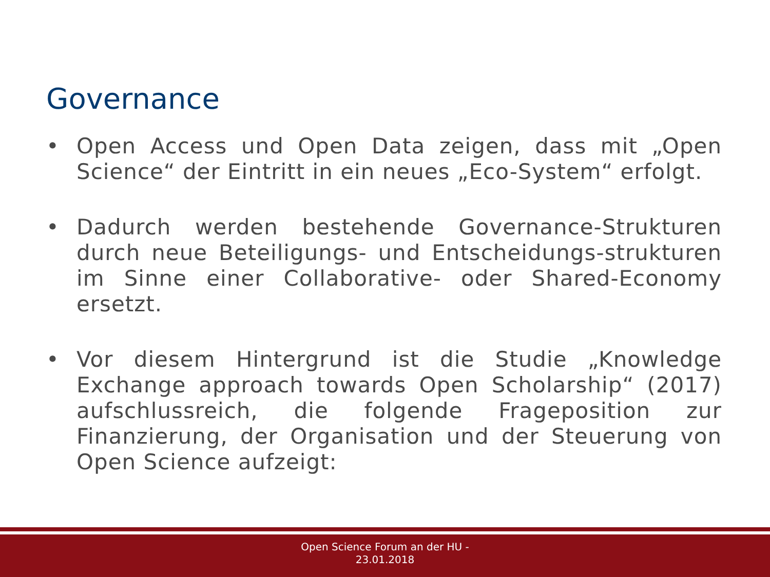Governance
• Open Access und Open Data zeigen, dass mit „Open Science“ der Eintritt in ein neues „Eco-System“ erfolgt.
• Dadurch werden bestehende Governance-Strukturen durch neue Beteiligungs- und Entscheidungs-strukturen im Sinne einer Collaborative- oder Shared-Economy ersetzt.
• Vor diesem Hintergrund ist die Studie „Knowledge Exchange approach towards Open Scholarship“ (2017) aufschlussreich, die folgende Frageposition zur Finanzierung, der Organisation und der Steuerung von Open Science aufzeigt:
Open Science Forum an der HU -
23.01.2018